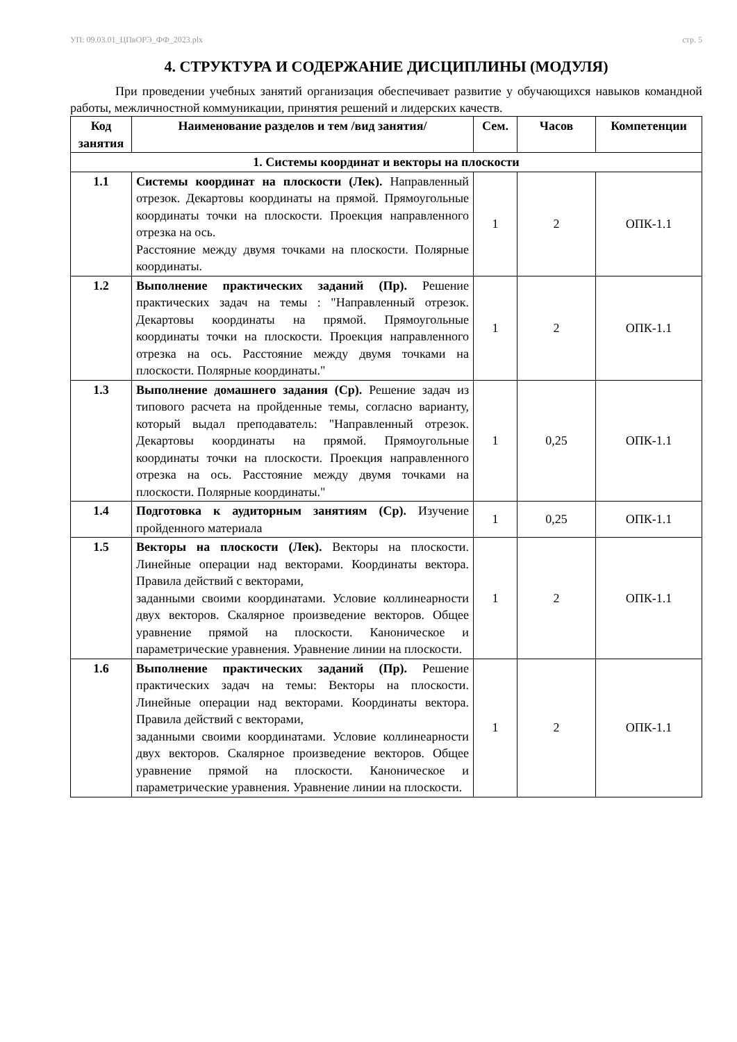УП: 09.03.01_ЦПвОРЭ_ФФ_2023.plx стр. 5
4. СТРУКТУРА И СОДЕРЖАНИЕ ДИСЦИПЛИНЫ (МОДУЛЯ)
При проведении учебных занятий организация обеспечивает развитие у обучающихся навыков командной работы, межличностной коммуникации, принятия решений и лидерских качеств.
| Код занятия | Наименование разделов и тем /вид занятия/ | Сем. | Часов | Компетенции |
| --- | --- | --- | --- | --- |
| 1. Системы координат и векторы на плоскости | | | | |
| 1.1 | Системы координат на плоскости (Лек). Направленный отрезок. Декартовы координаты на прямой. Прямоугольные координаты точки на плоскости. Проекция направленного отрезка на ось. Расстояние между двумя точками на плоскости. Полярные координаты. | 1 | 2 | ОПК-1.1 |
| 1.2 | Выполнение практических заданий (Пр). Решение практических задач на темы : "Направленный отрезок. Декартовы координаты на прямой. Прямоугольные координаты точки на плоскости. Проекция направленного отрезка на ось. Расстояние между двумя точками на плоскости. Полярные координаты." | 1 | 2 | ОПК-1.1 |
| 1.3 | Выполнение домашнего задания (Ср). Решение задач из типового расчета на пройденные темы, согласно варианту, который выдал преподаватель: "Направленный отрезок. Декартовы координаты на прямой. Прямоугольные координаты точки на плоскости. Проекция направленного отрезка на ось. Расстояние между двумя точками на плоскости. Полярные координаты." | 1 | 0,25 | ОПК-1.1 |
| 1.4 | Подготовка к аудиторным занятиям (Ср). Изучение пройденного материала | 1 | 0,25 | ОПК-1.1 |
| 1.5 | Векторы на плоскости (Лек). Векторы на плоскости. Линейные операции над векторами. Координаты вектора. Правила действий с векторами, заданными своими координатами. Условие коллинеарности двух векторов. Скалярное произведение векторов. Общее уравнение прямой на плоскости. Каноническое и параметрические уравнения. Уравнение линии на плоскости. | 1 | 2 | ОПК-1.1 |
| 1.6 | Выполнение практических заданий (Пр). Решение практических задач на темы: Векторы на плоскости. Линейные операции над векторами. Координаты вектора. Правила действий с векторами, заданными своими координатами. Условие коллинеарности двух векторов. Скалярное произведение векторов. Общее уравнение прямой на плоскости. Каноническое и параметрические уравнения. Уравнение линии на плоскости. | 1 | 2 | ОПК-1.1 |